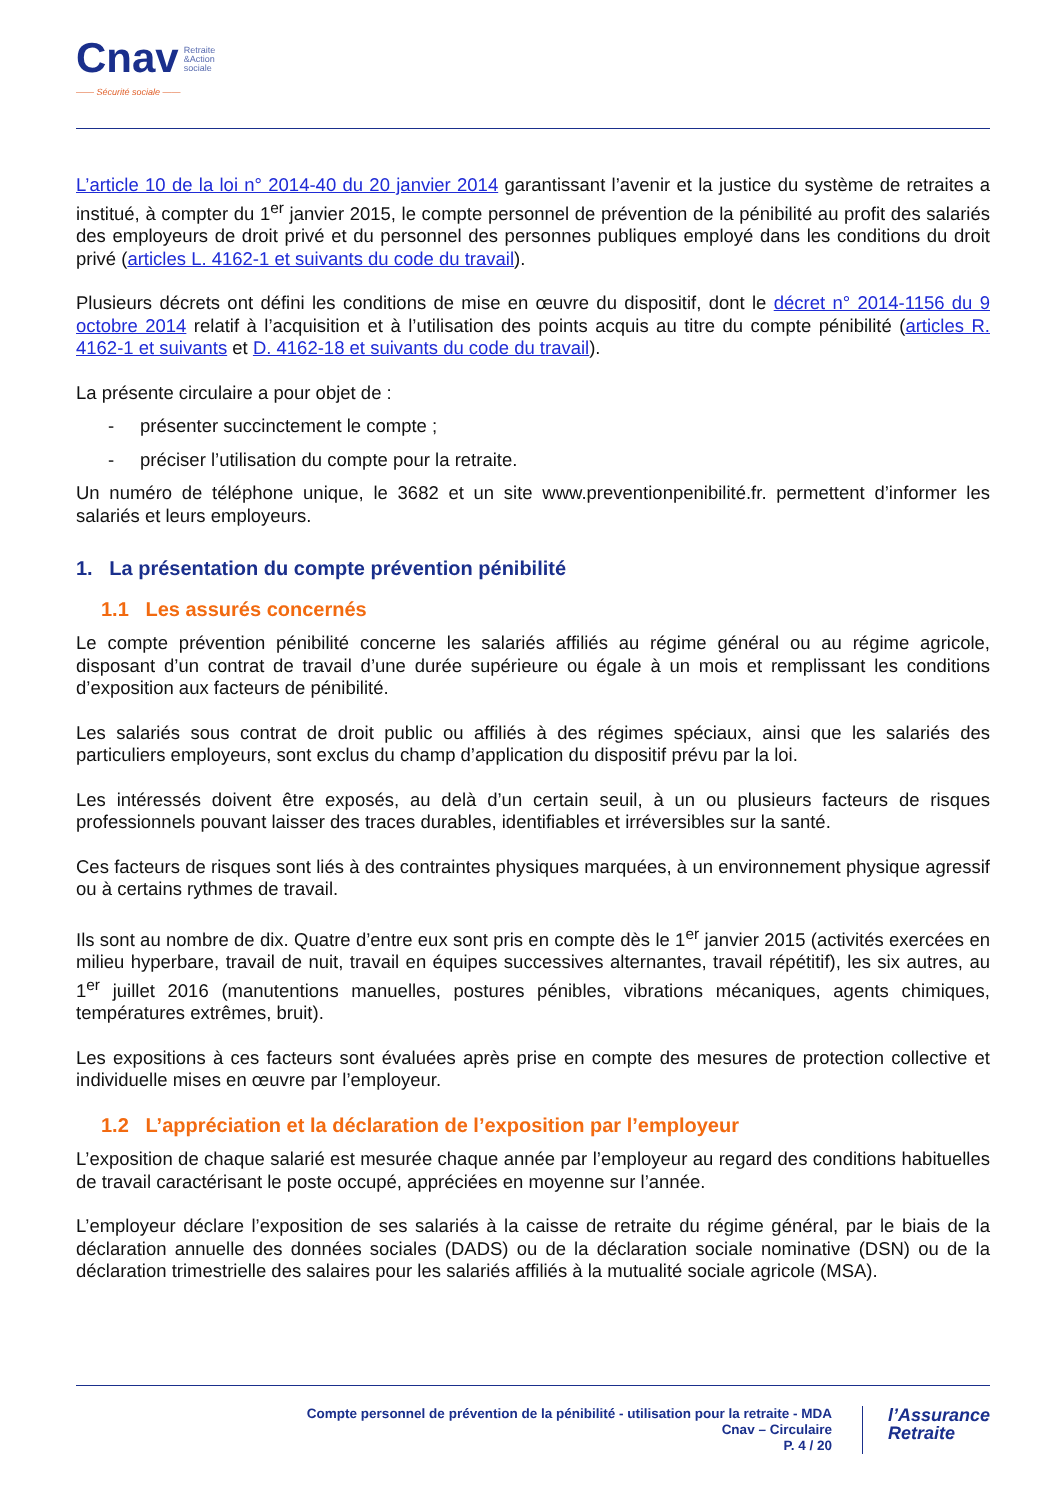Cnav Retraite
&Action
sociale
—— Sécurité sociale ——
L’article 10 de la loi n° 2014-40 du 20 janvier 2014 garantissant l’avenir et la justice du système de retraites a institué, à compter du 1<sup>er</sup> janvier 2015, le compte personnel de prévention de la pénibilité au profit des salariés des employeurs de droit privé et du personnel des personnes publiques employé dans les conditions du droit privé (articles L. 4162-1 et suivants du code du travail).
Plusieurs décrets ont défini les conditions de mise en œuvre du dispositif, dont le décret n° 2014-1156 du 9 octobre 2014 relatif à l’acquisition et à l’utilisation des points acquis au titre du compte pénibilité (articles R. 4162-1 et suivants et D. 4162-18 et suivants du code du travail).
La présente circulaire a pour objet de :
- présenter succinctement le compte ;
- préciser l’utilisation du compte pour la retraite.
Un numéro de téléphone unique, le 3682 et un site www.preventionpenibilité.fr. permettent d’informer les salariés et leurs employeurs.
1. La présentation du compte prévention pénibilité
1.1 Les assurés concernés
Le compte prévention pénibilité concerne les salariés affiliés au régime général ou au régime agricole, disposant d’un contrat de travail d’une durée supérieure ou égale à un mois et remplissant les conditions d’exposition aux facteurs de pénibilité.
Les salariés sous contrat de droit public ou affiliés à des régimes spéciaux, ainsi que les salariés des particuliers employeurs, sont exclus du champ d’application du dispositif prévu par la loi.
Les intéressés doivent être exposés, au delà d’un certain seuil, à un ou plusieurs facteurs de risques professionnels pouvant laisser des traces durables, identifiables et irréversibles sur la santé.
Ces facteurs de risques sont liés à des contraintes physiques marquées, à un environnement physique agressif ou à certains rythmes de travail.
Ils sont au nombre de dix. Quatre d’entre eux sont pris en compte dès le 1<sup>er</sup> janvier 2015 (activités exercées en milieu hyperbare, travail de nuit, travail en équipes successives alternantes, travail répétitif), les six autres, au 1<sup>er</sup> juillet 2016 (manutentions manuelles, postures pénibles, vibrations mécaniques, agents chimiques, températures extrêmes, bruit).
Les expositions à ces facteurs sont évaluées après prise en compte des mesures de protection collective et individuelle mises en œuvre par l’employeur.
1.2 L’appréciation et la déclaration de l’exposition par l’employeur
L’exposition de chaque salarié est mesurée chaque année par l’employeur au regard des conditions habituelles de travail caractérisant le poste occupé, appréciées en moyenne sur l’année.
L’employeur déclare l’exposition de ses salariés à la caisse de retraite du régime général, par le biais de la déclaration annuelle des données sociales (DADS) ou de la déclaration sociale nominative (DSN) ou de la déclaration trimestrielle des salaires pour les salariés affiliés à la mutualité sociale agricole (MSA).
Compte personnel de prévention de la pénibilité - utilisation pour la retraite - MDA
Cnav – Circulaire
P. 4 / 20
l’Assurance
Retraite